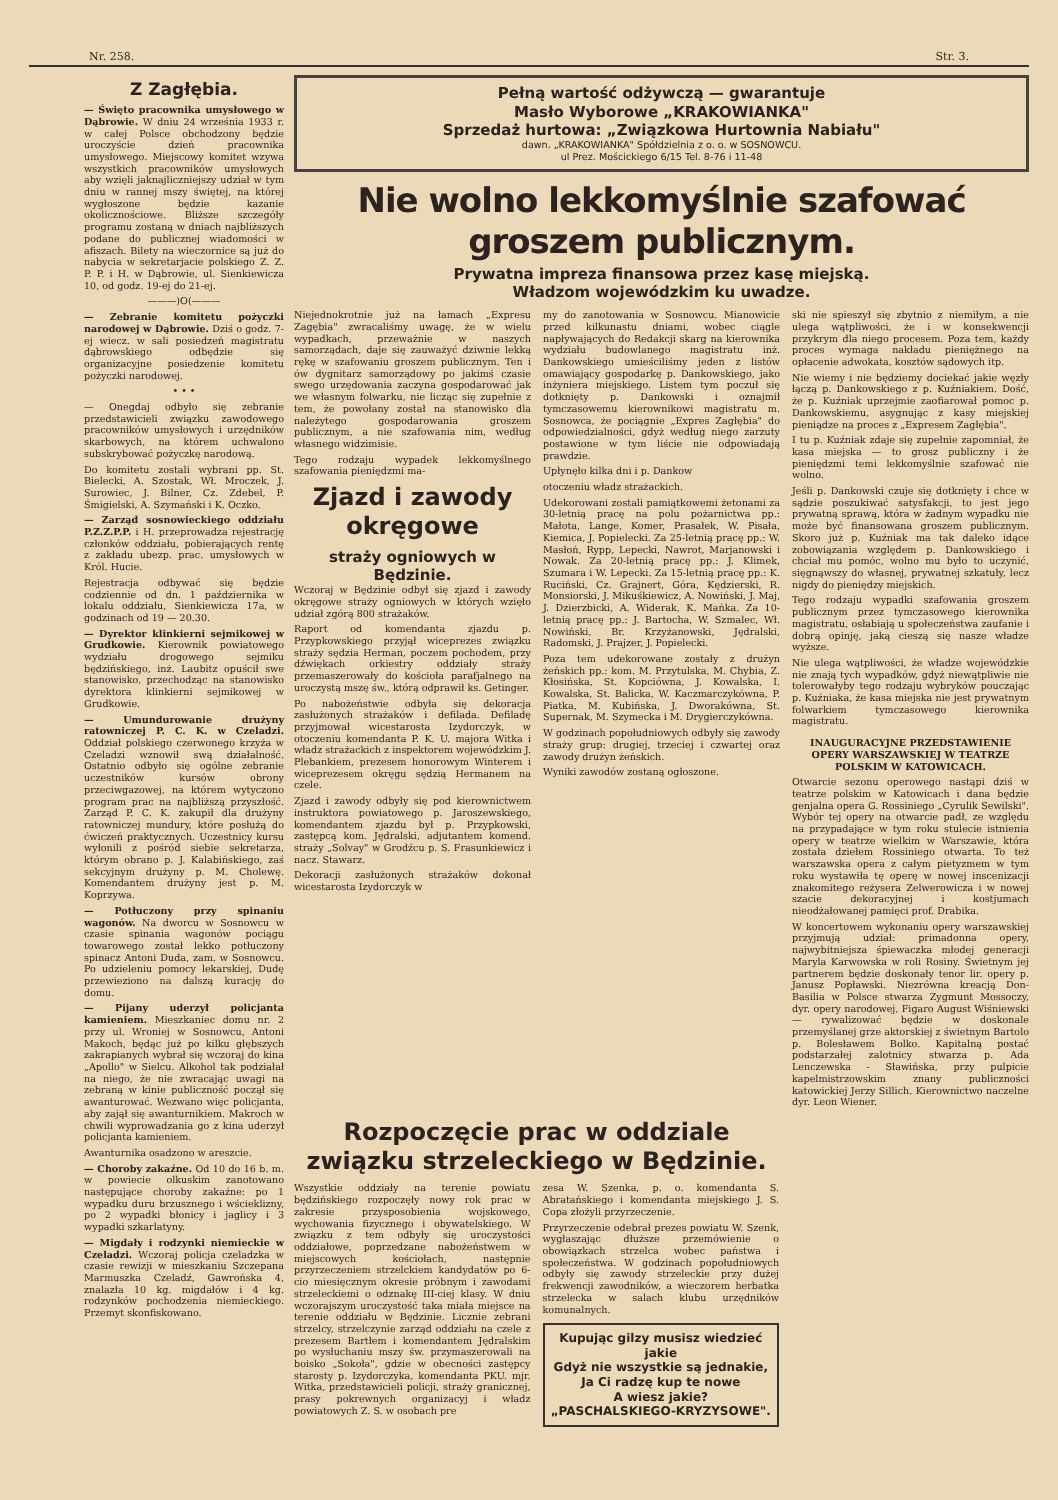Nr. 258. Str. 3.
Z Zagłębia.
— Święto pracownika umysłowego w Dąbrowie. W dniu 24 września 1933 r. w całej Polsce obchodzony będzie uroczyście dzień pracownika umysłowego. Miejscowy komitet wzywa wszystkich pracowników umysłowych aby wzięli jaknajliczniejszy udział w tym dniu w rannej mszy świętej, na której wygłoszone będzie kazanie okolicznościowe. Bliższe szczegóły programu zostaną w dniach najbliższych podane do publicznej wiadomości w afiszach. Bilety na wieczornice są już do nabycia w sekretarjacie polskiego Z. Z. P. P. i H. w Dąbrowie, ul. Sienkiewicza 10, od godz. 19-ej do 21-ej.
———)O(———
— Zebranie komitetu pożyczki narodowej w Dąbrowie. Dziś o godz. 7-ej wiecz. w sali posiedzeń magistratu dąbrowskiego odbędzie się organizacyjne posiedzenie komitetu pożyczki narodowej.
• • •
— Onegdaj odbyło się zebranie przedstawicieli związku zawodowego pracowników umysłowych i urzędników skarbowych, na którem uchwalono subskrybować pożyczkę narodową.
Do komitetu zostali wybrani pp. St. Bielecki, A. Szostak, Wł. Mroczek, J. Surowiec, J. Bilner, Cz. Zdebel, P. Śmigielski, A. Szymański i K. Oczko.
— Zarząd sosnowieckiego oddziału P.Z.Z.P.P. i H. przeprowadza rejestrację członków oddziału, pobierających rentę z zakładu ubezp. prac. umysłowych w Król. Hucie.
Rejestracja odbywać się będzie codziennie od dn. 1 października w lokalu oddziału, Sienkiewicza 17a, w godzinach od 19 — 20.30.
— Dyrektor klinkierni sejmikowej w Grudkowie. Kierownik powiatowego wydziału drogowego sejmiku będzińskiego, inż. Laubitz opuścił swe stanowisko, przechodząc na stanowisko dyrektora klinkierni sejmikowej w Grudkowie.
— Umundurowanie drużyny ratowniczej P. C. K. w Czeladzi. Oddział polskiego czerwonego krzyża w Czeladzi wznowił swą działalność. Ostatnio odbyło się ogólne zebranie uczestników kursów obrony przeciwgazowej, na którem wytyczono program prac na najbliższą przyszłość. Zarząd P. C. K. zakupił dla drużyny ratowniczej mundury, które posłużą do ćwiczeń praktycznych. Uczestnicy kursu wyłonili z pośród siebie sekretarza, którym obrano p. J. Kalabińskiego, zaś sekcyjnym drużyny p. M. Cholewę. Komendantem drużyny jest p. M. Koprzywa.
— Potłuczony przy spinaniu wagonów. Na dworcu w Sosnowcu w czasie spinania wagonów pociągu towarowego został lekko potłuczony spinacz Antoni Duda, zam. w Sosnowcu. Po udzieleniu pomocy lekarskiej, Dudę przewieziono na dalszą kurację do domu.
— Pijany uderzył policjanta kamieniem. Mieszkaniec domu nr. 2 przy ul. Wroniej w Sosnowcu, Antoni Makoch, będąc już po kilku głębszych zakrapianych wybrał się wczoraj do kina „Apollo" w Sielcu. Alkohol tak podziałał na niego, że nie zwracając uwagi na zebraną w kinie publiczność począł się awanturować. Wezwano więc policjanta, aby zajął się awanturnikiem. Makroch w chwili wyprowadzania go z kina uderzył policjanta kamieniem.
Awanturnika osadzono w areszcie.
— Choroby zakaźne. Od 10 do 16 b. m. w powiecie olkuskim zanotowano następujące choroby zakaźne: po 1 wypadku duru brzusznego i wścieklizny, po 2 wypadki błonicy i jaglicy i 3 wypadki szkarlatyny.
— Migdały i rodzynki niemieckie w Czeladzi. Wczoraj policja czeladzka w czasie rewizji w mieszkaniu Szczepana Marmuszka Czeladź, Gawrońska 4, znalazła 10 kg. migdałów i 4 kg. rodzynków pochodzenia niemieckiego. Przemyt skonfiskowano.
Pełną wartość odżywczą — gwarantuje
Masło Wyborowe „KRAKOWIANKA"
Sprzedaż hurtowa: „Związkowa Hurtownia Nabiału"
dawn. „KRAKOWIANKA" Spółdzielnia z o. o. w SOSNOWCU.
ul Prez. Mościckiego 6/15 Tel. 8-76 i 11-48
Nie wolno lekkomyślnie szafować groszem publicznym.
Prywatna impreza finansowa przez kasę miejską.
Władzom wojewódzkim ku uwadze.
Niejednokrotnie już na łamach „Expresu Zagębia" zwracaliśmy uwagę, że w wielu wypadkach, przeważnie w naszych samorządach, daje się zauważyć dziwnie lekką rękę w szafowaniu groszem publicznym. Ten i ów dygnitarz samorządowy po jakimś czasie swego urzędowania zaczyna gospodarować jak we własnym folwarku, nie licząc się zupełnie z tem, że powołany został na stanowisko dla należytego gospodarowania groszem publicznym, a nie szafowania nim, według własnego widzimisie.
Tego rodzaju wypadek lekkomyślnego szafowania pieniędzmi ma-
Zjazd i zawody okręgowe
straży ogniowych w Będzinie.
Wczoraj w Będzinie odbył się zjazd i zawody okręgowe straży ogniowych w których wzięło udział zgórą 800 strażaków.
Raport od komendanta zjazdu p. Przypkowskiego przyjął wiceprezes związku straży sędzia Herman, poczem pochodem, przy dźwiękach orkiestry oddziały straży przemaszerowały do kościoła parafjalnego na uroczystą mszę św., którą odprawił ks. Getinger.
Po nabożeństwie odbyła się dekoracja zasłużonych strażaków i defilada. Defiladę przyjmował wicestarosta Izydorczyk, w otoczeniu komendanta P. K. U. majora Witka i władz strażackich z inspektorem wojewódzkim J. Plebankiem, prezesem honorowym Winterem i wiceprezesem okręgu sędzią Hermanem na czele.
Zjazd i zawody odbyły się pod kierownictwem instruktora powiatowego p. Jaroszewskiego, komendantem zjazdu był p. Przypkowski, zastępcą kom. Jędralski, adjutantem komend. straży „Solvay" w Grodźcu p. S. Frasunkiewicz i nacz. Stawarz.
Dekoracji zasłużonych strażaków dokonał wicestarosta Izydorczyk w
my do zanotowania w Sosnowcu. Mianowicie przed kilkunastu dniami, wobec ciągle napływających do Redakcji skarg na kierownika wydziału budowlanego magistratu inż. Dankowskiego umieściliśmy jeden z listów omawiający gospodarkę p. Dankowskiego, jako inżyniera miejskiego. Listem tym poczuł się dotknięty p. Dankowski i oznajmił tymczasowemu kierownikowi magistratu m. Sosnowca, że pociągnie „Expres Zagłębia" do odpowiedzialności, gdyż według niego zarzuty postawione w tym liście nie odpowiadają prawdzie.
Upłynęło kilka dni i p. Dankow
otoczeniu władz strażackich.
Udekorowani zostali pamiątkowemi żetonami za 30-letnią pracę na polu pożarnictwa pp.: Małota, Lange, Komer, Prasałek, W. Pisała, Kiemica, J. Popielecki. Za 25-letnią pracę pp.: W. Masłoń, Rypp, Lepecki, Nawrot, Marjanowski i Nowak. Za 20-letnią pracę pp.: J. Klimek, Szumara i W. Lepecki. Za 15-letnią pracę pp.: K. Ruciński, Cz. Grajnert, Góra, Kędzierski, R. Monsiorski, J. Mikuśkiewicz, A. Nowiński, J. Maj, J. Dzierzbicki, A. Widerak, K. Mańka. Za 10-letnią pracę pp.: J. Bartocha, W. Szmalec, Wł. Nowiński, Br. Krzyżanowski, Jędralski, Radomski, J. Prajzer, J. Popielecki.
Poza tem udekorowane zostały z drużyn żeńskich pp.: kom. M. Przytulska, M. Chybia, Z. Kłosińska, St. Kopciówna, J. Kowalska, I. Kowalska, St. Balicka, W. Kaczmarczykówna, P. Piatka, M. Kubińska, J. Dworakówna, St. Supernak, M. Szymecka i M. Drygierczykówna.
W godzinach popołudniowych odbyły się zawody straży grup: drugiej, trzeciej i czwartej oraz zawody drużyn żeńskich.
Wyniki zawodów zostaną ogłoszone.
ski nie spieszył się zbytnio z niemiłym, a nie ulega wątpliwości, że i w konsekwencji przykrym dla niego procesem. Poza tem, każdy proces wymaga nakładu pieniężnego na opłacenie adwokata, kosztów sądowych itp.
Nie wiemy i nie będziemy dociekać jakie węzły łączą p. Dankowskiego z p. Kuźniakiem. Dość, że p. Kuźniak uprzejmie zaofiarował pomoc p. Dankowskiemu, asygnując z kasy miejskiej pieniądze na proces z „Expresem Zagłębia".
I tu p. Kuźniak zdaje się zupełnie zapomniał, że kasa miejska — to grosz publiczny i że pieniędzmi temi lekkomyślnie szafować nie wolno.
Jeśli p. Dankowski czuje się dotknięty i chce w sądzie poszukiwać satysfakcji, to jest jego prywatną sprawą, która w żadnym wypadku nie może być finansowana groszem publicznym. Skoro już p. Kuźniak ma tak daleko idące zobowiązania względem p. Dankowskiego i chciał mu pomóc, wolno mu było to uczynić, sięgnąwszy do własnej, prywatnej szkatuły, lecz nigdy do pieniędzy miejskich.
Tego rodzaju wypadki szafowania groszem publicznym przez tymczasowego kierownika magistratu, osłabiają u społeczeństwa zaufanie i dobrą opinję, jaką cieszą się nasze władze wyższe.
Nie ulega wątpliwości, że władze wojewódzkie nie znają tych wypadków, gdyż niewątpliwie nie tolerowałyby tego rodzaju wybryków pouczając p. Kuźniaka, że kasa miejska nie jest prywatnym folwarkiem tymczasowego kierownika magistratu.
INAUGURACYJNE PRZEDSTAWIENIE OPERY WARSZAWSKIEJ W TEATRZE POLSKIM W KATOWICACH.
Otwarcie sezonu operowego nastąpi dziś w teatrze polskim w Katowicach i dana będzie genjalna opera G. Rossiniego „Cyrulik Sewilski". Wybór tej opery na otwarcie padł, ze względu na przypadające w tym roku stulecie istnienia opery w teatrze wielkim w Warszawie, która została dziełem Rossiniego otwarta. To też warszawska opera z całym pietyzmem w tym roku wystawiła tę operę w nowej inscenizacji znakomitego reżysera Zelwerowicza i w nowej szacie dekoracyjnej i kostjumach nieodżałowanej pamięci prof. Drabika.
W koncertowem wykonaniu opery warszawskiej przyjmują udział: primadonna opery, najwybitniejsza śpiewaczka młodej generacji Maryla Karwowska w roli Rosiny. Świetnym jej partnerem będzie doskonały tenor lir. opery p. Janusz Popławski. Niezrówna kreacją Don-Basilia w Polsce stwarza Zygmunt Mossoczy, dyr. opery narodowej, Figaro August Wiśniewski — rywalizować będzie w doskonale przemyślanej grze aktorskiej z świetnym Bartolo p. Bolesławem Bolko. Kapitalną postać podstarzałej zalotnicy stwarza p. Ada Lenczewska - Sławińska, przy pulpicie kapelmistrzowskim znany publiczności katowickiej Jerzy Sillich. Kierownictwo naczelne dyr. Leon Wiener.
Rozpoczęcie prac w oddziale związku strzeleckiego w Będzinie.
Wszystkie oddziały na terenie powiatu będzińskiego rozpoczęły nowy rok prac w zakresie przysposobienia wojskowego, wychowania fizycznego i obywatelskiego. W związku z tem odbyły się uroczystości oddziałowe, poprzedzane nabożeństwem w miejscowych kościołach, następnie przyrzeczeniem strzelckiem kandydatów po 6-cio miesięcznym okresie próbnym i zawodami strzeleckiemi o odznakę III-ciej klasy. W dniu wczorajszym uroczystość taka miała miejsce na terenie oddziału w Będzinie. Licznie zebrani strzelcy, strzelczynie zarząd oddziału na czele z prezesem Bartłem i komendantem Jędralskim po wysłuchaniu mszy św. przymaszerowali na boisko „Sokoła", gdzie w obecności zastępcy starosty p. Izydorczyka, komendanta PKU. mjr. Witka, przedstawicieli policji, straży granicznej, prasy pokrewnych organizacyj i władz powiatowych Z. S. w osobach pre
zesa W. Szenka, p. o. komendanta S. Abratańskiego i komendanta miejskiego J. S. Copa złożyli przyrzeczenie.
Przyrzeczenie odebrał prezes powiatu W. Szenk, wygłaszając dłuższe przemówienie o obowiązkach strzelca wobec państwa i społeczeństwa. W godzinach popołudniowych odbyły się zawody strzeleckie przy dużej frekwencji zawodników, a wieczorem herbatka strzelecka w salach klubu urzędników komunalnych.
Kupując gilzy musisz wiedzieć jakie
Gdyż nie wszystkie są jednakie,
Ja Ci radzę kup te nowe
A wiesz jakie? „PASCHALSKIEGO-KRYZYSOWE".